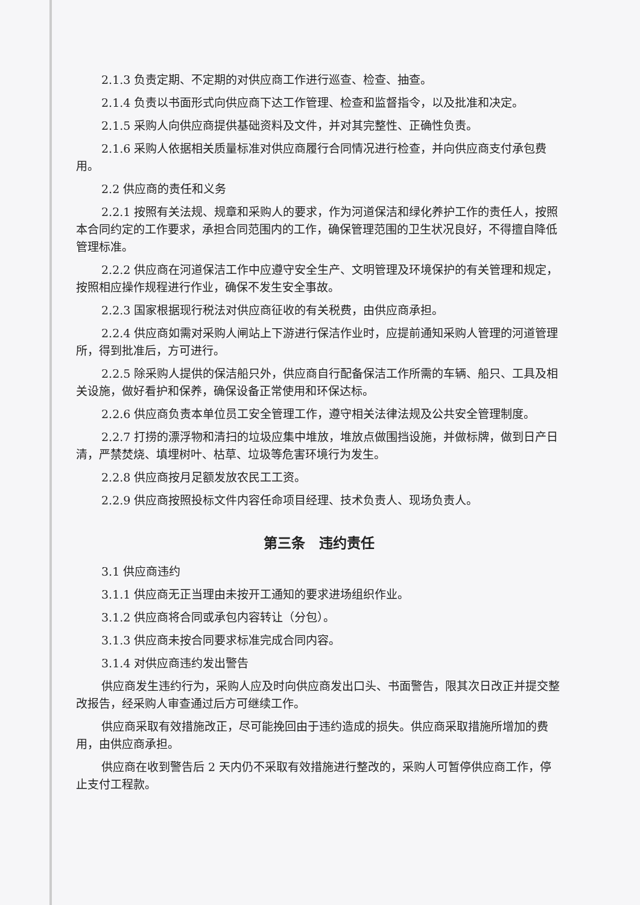2.1.3 负责定期、不定期的对供应商工作进行巡查、检查、抽查。
2.1.4 负责以书面形式向供应商下达工作管理、检查和监督指令，以及批准和决定。
2.1.5 采购人向供应商提供基础资料及文件，并对其完整性、正确性负责。
2.1.6 采购人依据相关质量标准对供应商履行合同情况进行检查，并向供应商支付承包费用。
2.2 供应商的责任和义务
2.2.1 按照有关法规、规章和采购人的要求，作为河道保洁和绿化养护工作的责任人，按照本合同约定的工作要求，承担合同范围内的工作，确保管理范围的卫生状况良好，不得擅自降低管理标准。
2.2.2 供应商在河道保洁工作中应遵守安全生产、文明管理及环境保护的有关管理和规定，按照相应操作规程进行作业，确保不发生安全事故。
2.2.3 国家根据现行税法对供应商征收的有关税费，由供应商承担。
2.2.4 供应商如需对采购人闸站上下游进行保洁作业时，应提前通知采购人管理的河道管理所，得到批准后，方可进行。
2.2.5 除采购人提供的保洁船只外，供应商自行配备保洁工作所需的车辆、船只、工具及相关设施，做好看护和保养，确保设备正常使用和环保达标。
2.2.6 供应商负责本单位员工安全管理工作，遵守相关法律法规及公共安全管理制度。
2.2.7 打捞的漂浮物和清扫的垃圾应集中堆放，堆放点做围挡设施，并做标牌，做到日产日清，严禁焚烧、填埋树叶、枯草、垃圾等危害环境行为发生。
2.2.8 供应商按月足额发放农民工工资。
2.2.9 供应商按照投标文件内容任命项目经理、技术负责人、现场负责人。
第三条　违约责任
3.1 供应商违约
3.1.1 供应商无正当理由未按开工通知的要求进场组织作业。
3.1.2 供应商将合同或承包内容转让（分包）。
3.1.3 供应商未按合同要求标准完成合同内容。
3.1.4 对供应商违约发出警告
供应商发生违约行为，采购人应及时向供应商发出口头、书面警告，限其次日改正并提交整改报告，经采购人审查通过后方可继续工作。
供应商采取有效措施改正，尽可能挽回由于违约造成的损失。供应商采取措施所增加的费用，由供应商承担。
供应商在收到警告后 2 天内仍不采取有效措施进行整改的，采购人可暂停供应商工作，停止支付工程款。